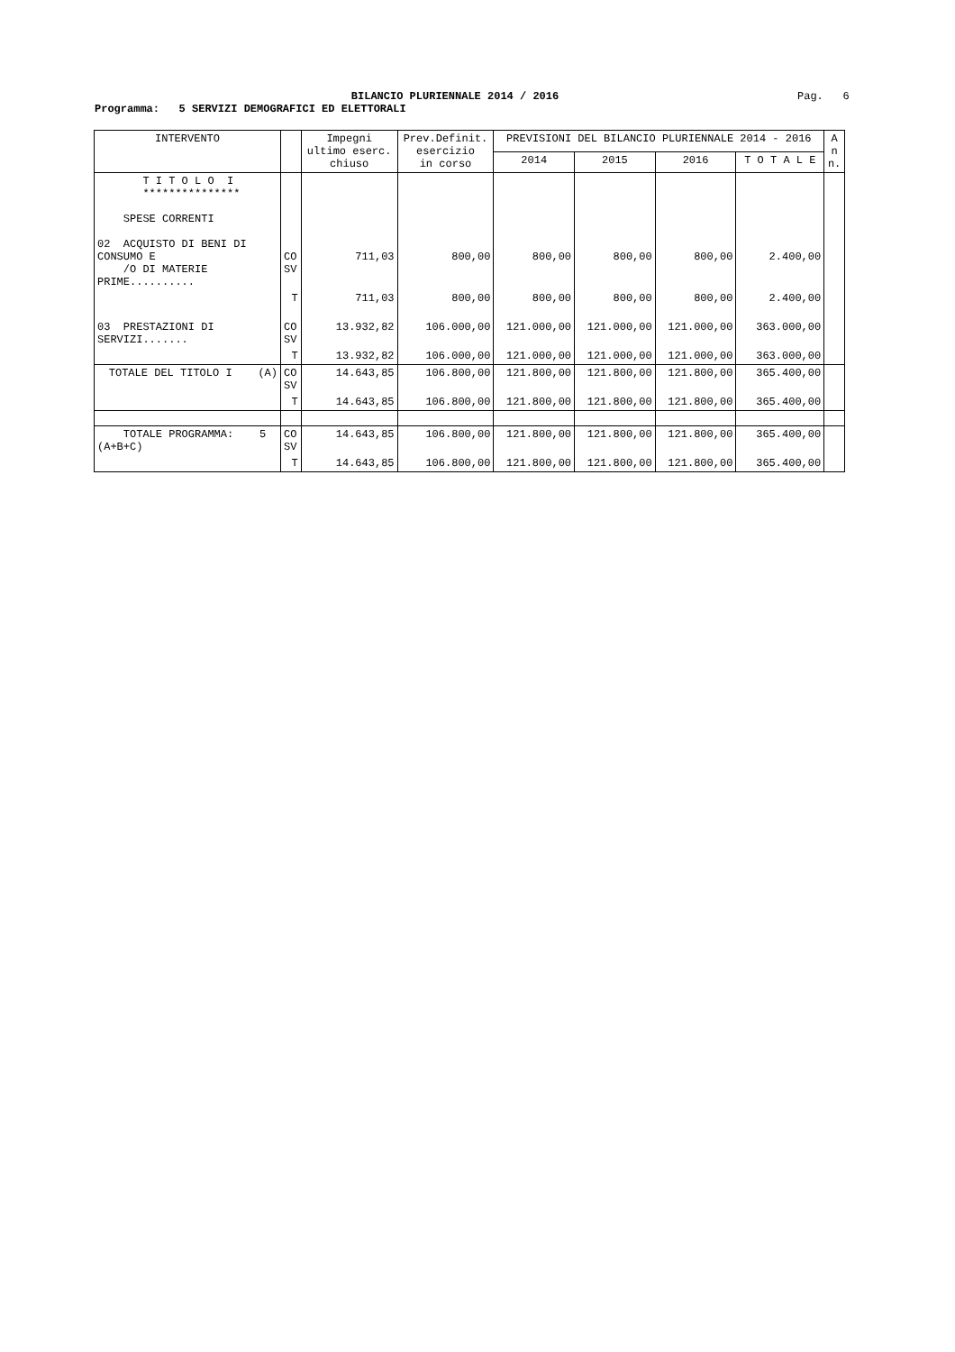BILANCIO PLURIENNALE 2014 / 2016
Pag. 6
Programma: 5 SERVIZI DEMOGRAFICI ED ELETTORALI
| INTERVENTO | | Impegni ultimo eserc. chiuso | Prev.Definit. esercizio in corso | PREVISIONI DEL BILANCIO PLURIENNALE 2014 - 2016 | | | | A n n. |
| --- | --- | --- | --- | --- | --- | --- | --- | --- |
| | | | | 2014 | 2015 | 2016 | T O T A L E | |
| T I T O L O I *************** SPESE CORRENTI 02 ACQUISTO DI BENI DI CONSUMO E /O DI MATERIE PRIME.......... | CO SV | 711,03 | 800,00 | 800,00 | 800,00 | 800,00 | 2.400,00 | |
| | T | 711,03 | 800,00 | 800,00 | 800,00 | 800,00 | 2.400,00 | |
| 03 PRESTAZIONI DI SERVIZI....... | CO SV | 13.932,82 | 106.000,00 | 121.000,00 | 121.000,00 | 121.000,00 | 363.000,00 | |
| | T | 13.932,82 | 106.000,00 | 121.000,00 | 121.000,00 | 121.000,00 | 363.000,00 | |
| TOTALE DEL TITOLO I (A) | CO SV | 14.643,85 | 106.800,00 | 121.800,00 | 121.800,00 | 121.800,00 | 365.400,00 | |
| | T | 14.643,85 | 106.800,00 | 121.800,00 | 121.800,00 | 121.800,00 | 365.400,00 | |
| TOTALE PROGRAMMA: 5 (A+B+C) | CO SV | 14.643,85 | 106.800,00 | 121.800,00 | 121.800,00 | 121.800,00 | 365.400,00 | |
| | T | 14.643,85 | 106.800,00 | 121.800,00 | 121.800,00 | 121.800,00 | 365.400,00 | |